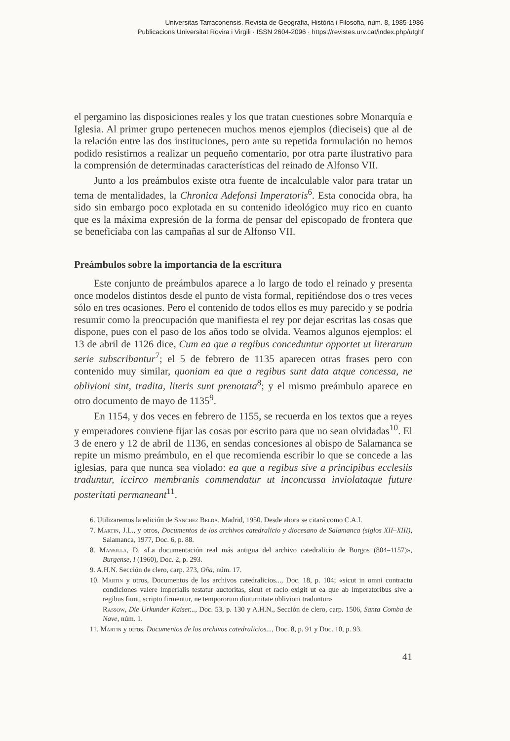Universitas Tarraconensis. Revista de Geografia, Història i Filosofia, núm. 8, 1985-1986
Publicacions Universitat Rovira i Virgili · ISSN 2604-2096 · https://revistes.urv.cat/index.php/utghf
el pergamino las disposiciones reales y los que tratan cuestiones sobre Monarquía e Iglesia. Al primer grupo pertenecen muchos menos ejemplos (dieciseis) que al de la relación entre las dos instituciones, pero ante su repetida formulación no hemos podido resistirnos a realizar un pequeño comentario, por otra parte ilustrativo para la comprensión de determinadas características del reinado de Alfonso VII.
Junto a los preámbulos existe otra fuente de incalculable valor para tratar un tema de mentalidades, la Chronica Adefonsi Imperatoris<sup>6</sup>. Esta conocida obra, ha sido sin embargo poco explotada en su contenido ideológico muy rico en cuanto que es la máxima expresión de la forma de pensar del episcopado de frontera que se beneficiaba con las campañas al sur de Alfonso VII.
Preámbulos sobre la importancia de la escritura
Este conjunto de preámbulos aparece a lo largo de todo el reinado y presenta once modelos distintos desde el punto de vista formal, repitiéndose dos o tres veces sólo en tres ocasiones. Pero el contenido de todos ellos es muy parecido y se podría resumir como la preocupación que manifiesta el rey por dejar escritas las cosas que dispone, pues con el paso de los años todo se olvida. Veamos algunos ejemplos: el 13 de abril de 1126 dice, Cum ea que a regibus conceduntur opportet ut literarum serie subscribantur<sup>7</sup>; el 5 de febrero de 1135 aparecen otras frases pero con contenido muy similar, quoniam ea que a regibus sunt data atque concessa, ne oblivioni sint, tradita, literis sunt prenotata<sup>8</sup>; y el mismo preámbulo aparece en otro documento de mayo de 1135<sup>9</sup>.
En 1154, y dos veces en febrero de 1155, se recuerda en los textos que a reyes y emperadores conviene fijar las cosas por escrito para que no sean olvidadas<sup>10</sup>. El 3 de enero y 12 de abril de 1136, en sendas concesiones al obispo de Salamanca se repite un mismo preámbulo, en el que recomienda escribir lo que se concede a las iglesias, para que nunca sea violado: ea que a regibus sive a principibus ecclesiis traduntur, iccirco membranis commendatur ut inconcussa inviolataque future posteritati permaneant<sup>11</sup>.
6. Utilizaremos la edición de Sanchez Belda, Madrid, 1950. Desde ahora se citará como C.A.I.
7. Martin, J.L., y otros, Documentos de los archivos catedralicio y diocesano de Salamanca (siglos XII–XIII), Salamanca, 1977, Doc. 6, p. 88.
8. Mansilla, D. «La documentación real más antigua del archivo catedralicio de Burgos (804–1157)», Burgense, I (1960), Doc. 2, p. 293.
9. A.H.N. Sección de clero, carp. 273, Oña, núm. 17.
10. Martin y otros, Documentos de los archivos catedralicios..., Doc. 18, p. 104; «sicut in omni contractu condiciones valere imperialis testatur auctoritas, sicut et racio exigit ut ea que ab imperatoribus sive a regibus fiunt, scripto firmentur, ne tempororum diuturnitate oblivioni traduntur»
Rassow, Die Urkunder Kaiser..., Doc. 53, p. 130 y A.H.N., Sección de clero, carp. 1506, Santa Comba de Nave, núm. 1.
11. Martin y otros, Documentos de los archivos catedralicios..., Doc. 8, p. 91 y Doc. 10, p. 93.
41